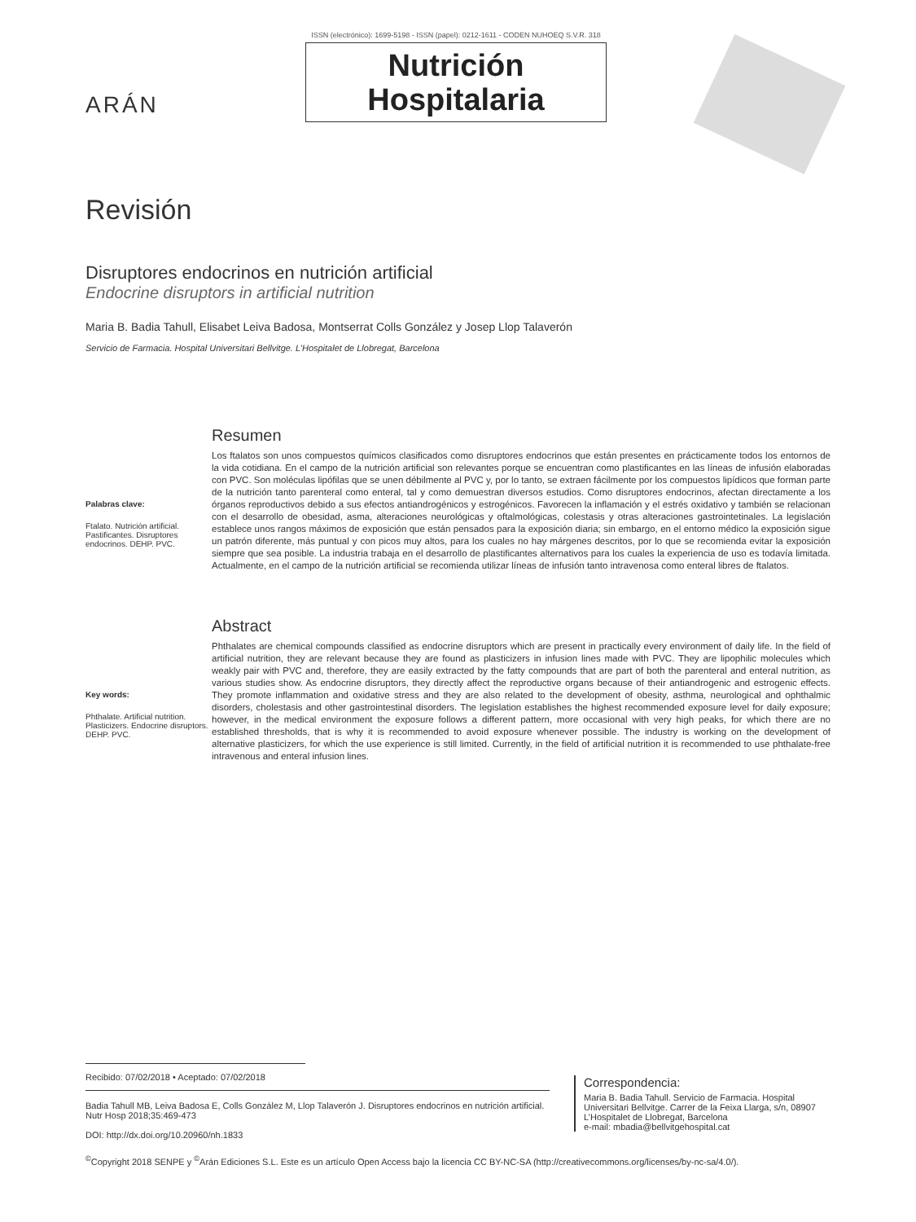ARÁN
ISSN (electrónico): 1699-5198 - ISSN (papel): 0212-1611 - CODEN NUHOEQ S.V.R. 318
Nutrición
Hospitalaria
Revisión
Disruptores endocrinos en nutrición artificial
Endocrine disruptors in artificial nutrition
Maria B. Badia Tahull, Elisabet Leiva Badosa, Montserrat Colls González y Josep Llop Talaverón
Servicio de Farmacia. Hospital Universitari Bellvitge. L’Hospitalet de Llobregat, Barcelona
Palabras clave:
Ftalato. Nutrición artificial. Pastificantes. Disruptores endocrinos. DEHP. PVC.
Resumen
Los ftalatos son unos compuestos químicos clasificados como disruptores endocrinos que están presentes en prácticamente todos los entornos de la vida cotidiana. En el campo de la nutrición artificial son relevantes porque se encuentran como plastificantes en las líneas de infusión elaboradas con PVC. Son moléculas lipófilas que se unen débilmente al PVC y, por lo tanto, se extraen fácilmente por los compuestos lipídicos que forman parte de la nutrición tanto parenteral como enteral, tal y como demuestran diversos estudios. Como disruptores endocrinos, afectan directamente a los órganos reproductivos debido a sus efectos antiandrogénicos y estrogénicos. Favorecen la inflamación y el estrés oxidativo y también se relacionan con el desarrollo de obesidad, asma, alteraciones neurológicas y oftalmológicas, colestasis y otras alteraciones gastrointetinales. La legislación establece unos rangos máximos de exposición que están pensados para la exposición diaria; sin embargo, en el entorno médico la exposición sigue un patrón diferente, más puntual y con picos muy altos, para los cuales no hay márgenes descritos, por lo que se recomienda evitar la exposición siempre que sea posible. La industria trabaja en el desarrollo de plastificantes alternativos para los cuales la experiencia de uso es todavía limitada. Actualmente, en el campo de la nutrición artificial se recomienda utilizar líneas de infusión tanto intravenosa como enteral libres de ftalatos.
Key words:
Phthalate. Artificial nutrition. Plasticizers. Endocrine disruptors. DEHP. PVC.
Abstract
Phthalates are chemical compounds classified as endocrine disruptors which are present in practically every environment of daily life. In the field of artificial nutrition, they are relevant because they are found as plasticizers in infusion lines made with PVC. They are lipophilic molecules which weakly pair with PVC and, therefore, they are easily extracted by the fatty compounds that are part of both the parenteral and enteral nutrition, as various studies show. As endocrine disruptors, they directly affect the reproductive organs because of their antiandrogenic and estrogenic effects. They promote inflammation and oxidative stress and they are also related to the development of obesity, asthma, neurological and ophthalmic disorders, cholestasis and other gastrointestinal disorders. The legislation establishes the highest recommended exposure level for daily exposure; however, in the medical environment the exposure follows a different pattern, more occasional with very high peaks, for which there are no established thresholds, that is why it is recommended to avoid exposure whenever possible. The industry is working on the development of alternative plasticizers, for which the use experience is still limited. Currently, in the field of artificial nutrition it is recommended to use phthalate-free intravenous and enteral infusion lines.
Recibido: 07/02/2018 • Aceptado: 07/02/2018
Badia Tahull MB, Leiva Badosa E, Colls González M, Llop Talaverón J. Disruptores endocrinos en nutrición artificial. Nutr Hosp 2018;35:469-473
DOI: http://dx.doi.org/10.20960/nh.1833
Correspondencia:
Maria B. Badia Tahull. Servicio de Farmacia. Hospital Universitari Bellvitge. Carrer de la Feixa Llarga, s/n, 08907 L’Hospitalet de Llobregat, Barcelona
e-mail: mbadia@bellvitgehospital.cat
<sup>©</sup>Copyright 2018 SENPE y <sup>©</sup>Arán Ediciones S.L. Este es un artículo Open Access bajo la licencia CC BY-NC-SA (http://creativecommons.org/licenses/by-nc-sa/4.0/).